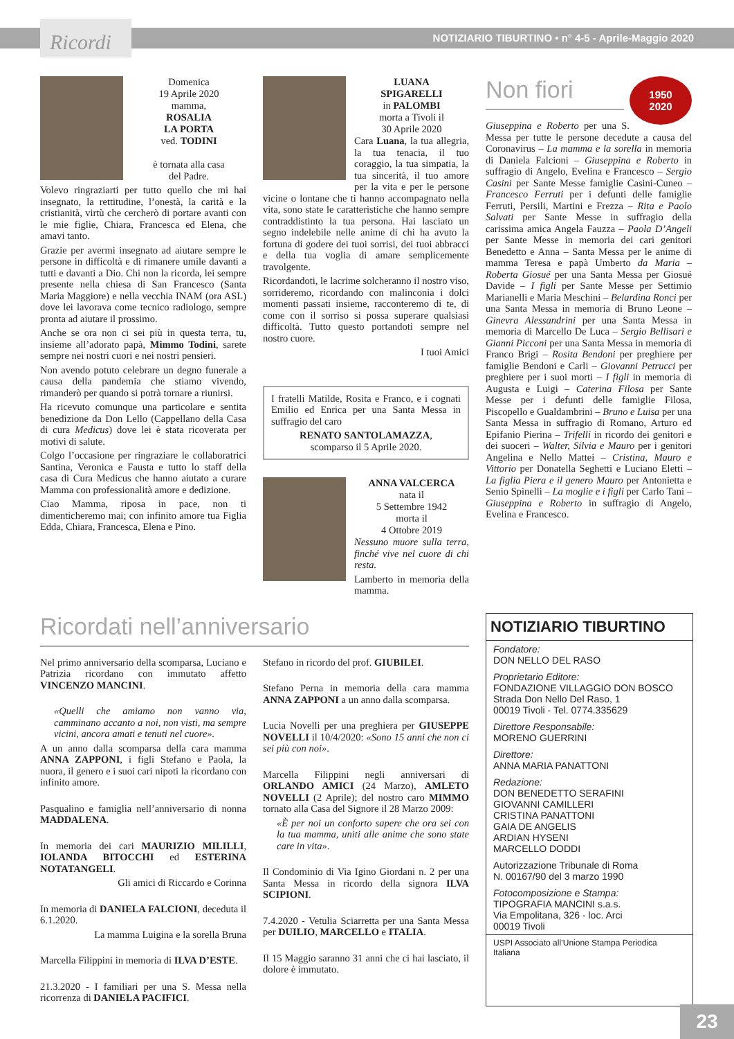Ricordi NOTIZIARIO TIBURTINO • n° 4-5 - Aprile-Maggio 2020
Domenica
19 Aprile 2020
mamma,
ROSALIA
LA PORTA
ved. TODINI
è tornata alla casa
del Padre.
Volevo ringraziarti per tutto quello che mi hai insegnato, la rettitudine, l’onestà, la carità e la cristianità, virtù che cercherò di portare avanti con le mie figlie, Chiara, Francesca ed Elena, che amavi tanto.
Grazie per avermi insegnato ad aiutare sempre le persone in difficoltà e di rimanere umile davanti a tutti e davanti a Dio. Chi non la ricorda, lei sempre presente nella chiesa di San Francesco (Santa Maria Maggiore) e nella vecchia INAM (ora ASL) dove lei lavorava come tecnico radiologo, sempre pronta ad aiutare il prossimo.
Anche se ora non ci sei più in questa terra, tu, insieme all’adorato papà, Mimmo Todini, sarete sempre nei nostri cuori e nei nostri pensieri.
Non avendo potuto celebrare un degno funerale a causa della pandemia che stiamo vivendo, rimanderò per quando si potrà tornare a riunirsi.
Ha ricevuto comunque una particolare e sentita benedizione da Don Lello (Cappellano della Casa di cura Medicus) dove lei è stata ricoverata per motivi di salute.
Colgo l’occasione per ringraziare le collaboratrici Santina, Veronica e Fausta e tutto lo staff della casa di Cura Medicus che hanno aiutato a curare Mamma con professionalità amore e dedizione.
Ciao Mamma, riposa in pace, non ti dimenticheremo mai; con infinito amore tua Figlia Edda, Chiara, Francesca, Elena e Pino.
LUANA
SPIGARELLI
in PALOMBI
morta a Tivoli il
30 Aprile 2020
Cara Luana, la tua allegria, la tua tenacia, il tuo coraggio, la tua simpatia, la tua sincerità, il tuo amore per la vita e per le persone vicine o lontane che ti hanno accompagnato nella vita, sono state le caratteristiche che hanno sempre contraddistinto la tua persona. Hai lasciato un segno indelebile nelle anime di chi ha avuto la fortuna di godere dei tuoi sorrisi, dei tuoi abbracci e della tua voglia di amare semplicemente travolgente.
Ricordandoti, le lacrime solcheranno il nostro viso, sorrideremo, ricordando con malinconia i dolci momenti passati insieme, racconteremo di te, di come con il sorriso si possa superare qualsiasi difficoltà. Tutto questo portandoti sempre nel nostro cuore.
I tuoi Amici
I fratelli Matilde, Rosita e Franco, e i cognati Emilio ed Enrica per una Santa Messa in suffragio del caro
RENATO SANTOLAMAZZA,
scomparso il 5 Aprile 2020.
ANNA VALCERCA
nata il
5 Settembre 1942
morta il
4 Ottobre 2019
Nessuno muore sulla terra, finché vive nel cuore di chi resta.
Lamberto in memoria della mamma.
1950
2020
Non fiori
Giuseppina e Roberto per una S. Messa per tutte le persone decedute a causa del Coronavirus – La mamma e la sorella in memoria di Daniela Falcioni – Giuseppina e Roberto in suffragio di Angelo, Evelina e Francesco – Sergio Casini per Sante Messe famiglie Casini-Cuneo – Francesco Ferruti per i defunti delle famiglie Ferruti, Persili, Martini e Frezza – Rita e Paolo Salvati per Sante Messe in suffragio della carissima amica Angela Fauzza – Paola D’Angeli per Sante Messe in memoria dei cari genitori Benedetto e Anna – Santa Messa per le anime di mamma Teresa e papà Umberto da Maria – Roberta Giosué per una Santa Messa per Giosué Davide – I figli per Sante Messe per Settimio Marianelli e Maria Meschini – Belardina Ronci per una Santa Messa in memoria di Bruno Leone – Ginevra Alessandrini per una Santa Messa in memoria di Marcello De Luca – Sergio Bellisari e Gianni Picconi per una Santa Messa in memoria di Franco Brigi – Rosita Bendoni per preghiere per famiglie Bendoni e Carli – Giovanni Petrucci per preghiere per i suoi morti – I figli in memoria di Augusta e Luigi – Caterina Filosa per Sante Messe per i defunti delle famiglie Filosa, Piscopello e Gualdambrini – Bruno e Luisa per una Santa Messa in suffragio di Romano, Arturo ed Epifanio Pierina – Trifelli in ricordo dei genitori e dei suoceri – Walter, Silvia e Mauro per i genitori Angelina e Nello Mattei – Cristina, Mauro e Vittorio per Donatella Seghetti e Luciano Eletti – La figlia Piera e il genero Mauro per Antonietta e Senio Spinelli – La moglie e i figli per Carlo Tani – Giuseppina e Roberto in suffragio di Angelo, Evelina e Francesco.
Ricordati nell’anniversario
Nel primo anniversario della scomparsa, Luciano e Patrizia ricordano con immutato affetto VINCENZO MANCINI.
«Quelli che amiamo non vanno via, camminano accanto a noi, non visti, ma sempre vicini, ancora amati e tenuti nel cuore».
A un anno dalla scomparsa della cara mamma ANNA ZAPPONI, i figli Stefano e Paola, la nuora, il genero e i suoi cari nipoti la ricordano con infinito amore.
Pasqualino e famiglia nell’anniversario di nonna MADDALENA.
In memoria dei cari MAURIZIO MILILLI, IOLANDA BITOCCHI ed ESTERINA NOTATANGELI.
Gli amici di Riccardo e Corinna
In memoria di DANIELA FALCIONI, deceduta il 6.1.2020.
La mamma Luigina e la sorella Bruna
Marcella Filippini in memoria di ILVA D’ESTE.
21.3.2020 - I familiari per una S. Messa nella ricorrenza di DANIELA PACIFICI.
Stefano in ricordo del prof. GIUBILEI.
Stefano Perna in memoria della cara mamma ANNA ZAPPONI a un anno dalla scomparsa.
Lucia Novelli per una preghiera per GIUSEPPE NOVELLI il 10/4/2020: «Sono 15 anni che non ci sei più con noi».
Marcella Filippini negli anniversari di ORLANDO AMICI (24 Marzo), AMLETO NOVELLI (2 Aprile); del nostro caro MIMMO tornato alla Casa del Signore il 28 Marzo 2009:
«È per noi un conforto sapere che ora sei con la tua mamma, uniti alle anime che sono state care in vita».
Il Condominio di Via Igino Giordani n. 2 per una Santa Messa in ricordo della signora ILVA SCIPIONI.
7.4.2020 - Vetulia Sciarretta per una Santa Messa per DUILIO, MARCELLO e ITALIA.
Il 15 Maggio saranno 31 anni che ci hai lasciato, il dolore è immutato.
NOTIZIARIO TIBURTINO
Fondatore:
DON NELLO DEL RASO
Proprietario Editore:
FONDAZIONE VILLAGGIO DON BOSCO
Strada Don Nello Del Raso, 1
00019 Tivoli - Tel. 0774.335629
Direttore Responsabile:
MORENO GUERRINI
Direttore:
ANNA MARIA PANATTONI
Redazione:
DON BENEDETTO SERAFINI
GIOVANNI CAMILLERI
CRISTINA PANATTONI
GAIA DE ANGELIS
ARDIAN HYSENI
MARCELLO DODDI
Autorizzazione Tribunale di Roma
N. 00167/90 del 3 marzo 1990
Fotocomposizione e Stampa:
TIPOGRAFIA MANCINI s.a.s.
Via Empolitana, 326 - loc. Arci
00019 Tivoli
USPI Associato all’Unione Stampa Periodica Italiana
23